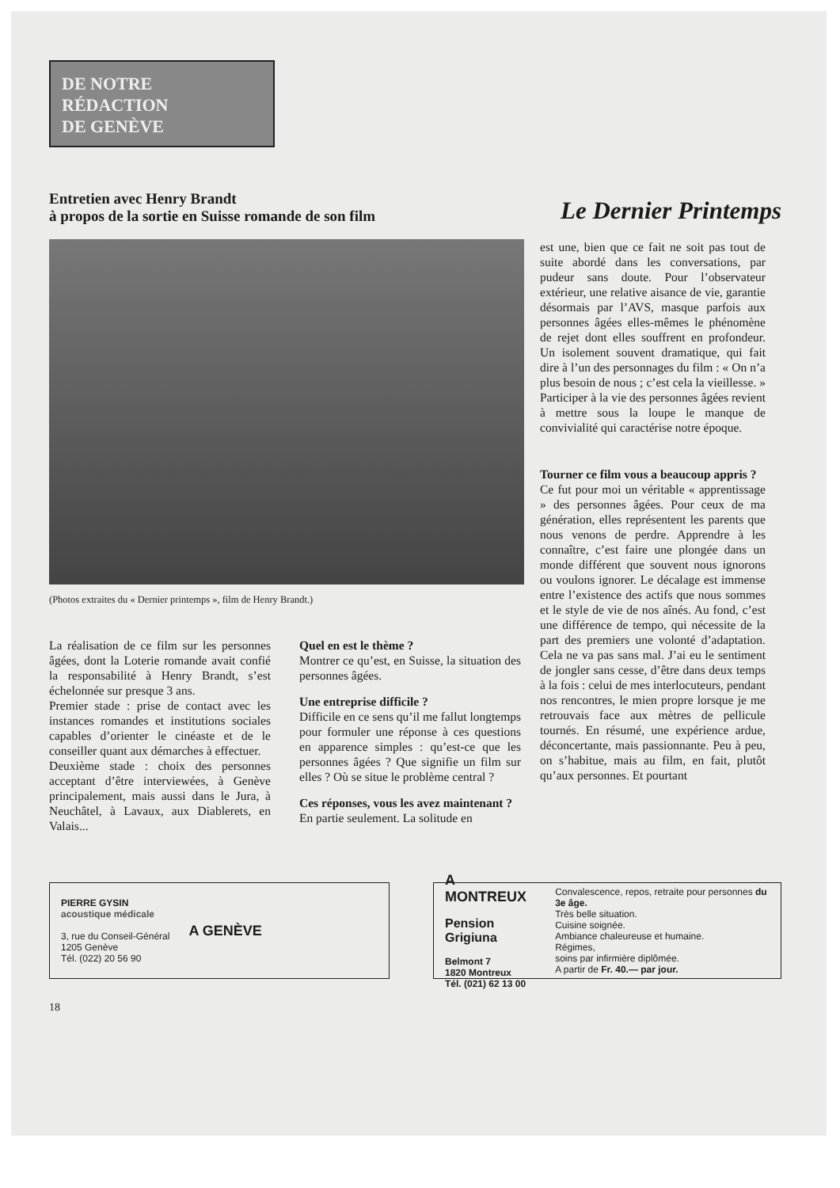DE NOTRE
RÉDACTION
DE GENÈVE
Entretien avec Henry Brandt
à propos de la sortie en Suisse romande de son film
Le Dernier Printemps
(Photos extraites du « Dernier printemps », film de Henry Brandt.)
La réalisation de ce film sur les personnes âgées, dont la Loterie romande avait confié la responsabilité à Henry Brandt, s’est échelonnée sur presque 3 ans.
Premier stade : prise de contact avec les instances romandes et institutions sociales capables d’orienter le cinéaste et de le conseiller quant aux démarches à effectuer.
Deuxième stade : choix des personnes acceptant d’être interviewées, à Genève principalement, mais aussi dans le Jura, à Neuchâtel, à Lavaux, aux Diablerets, en Valais...
Quel en est le thème ?
Montrer ce qu’est, en Suisse, la situation des personnes âgées.
Une entreprise difficile ?
Difficile en ce sens qu’il me fallut longtemps pour formuler une réponse à ces questions en apparence simples : qu’est-ce que les personnes âgées ? Que signifie un film sur elles ? Où se situe le problème central ?
Ces réponses, vous les avez maintenant ?
En partie seulement. La solitude en
est une, bien que ce fait ne soit pas tout de suite abordé dans les conversations, par pudeur sans doute. Pour l’observateur extérieur, une relative aisance de vie, garantie désormais par l’AVS, masque parfois aux personnes âgées elles-mêmes le phénomène de rejet dont elles souffrent en profondeur. Un isolement souvent dramatique, qui fait dire à l’un des personnages du film : « On n’a plus besoin de nous ; c’est cela la vieillesse. » Participer à la vie des personnes âgées revient à mettre sous la loupe le manque de convivialité qui caractérise notre époque.
Tourner ce film vous a beaucoup appris ?
Ce fut pour moi un véritable « apprentissage » des personnes âgées. Pour ceux de ma génération, elles représentent les parents que nous venons de perdre. Apprendre à les connaître, c’est faire une plongée dans un monde différent que souvent nous ignorons ou voulons ignorer. Le décalage est immense entre l’existence des actifs que nous sommes et le style de vie de nos aînés. Au fond, c’est une différence de tempo, qui nécessite de la part des premiers une volonté d’adaptation. Cela ne va pas sans mal. J’ai eu le sentiment de jongler sans cesse, d’être dans deux temps à la fois : celui de mes interlocuteurs, pendant nos rencontres, le mien propre lorsque je me retrouvais face aux mètres de pellicule tournés. En résumé, une expérience ardue, déconcertante, mais passionnante. Peu à peu, on s’habitue, mais au film, en fait, plutôt qu’aux personnes. Et pourtant
PIERRE GYSIN
acoustique médicale
3, rue du Conseil-Général
1205 Genève
Tél. (022) 20 56 90
A GENÈVE
A MONTREUX
Pension Grigiuna
Belmont 7
1820 Montreux
Tél. (021) 62 13 00
Convalescence, repos, retraite pour personnes du 3e âge.
Très belle situation.
Cuisine soignée.
Ambiance chaleureuse et humaine.
Régimes,
soins par infirmière diplômée.
A partir de Fr. 40.— par jour.
18